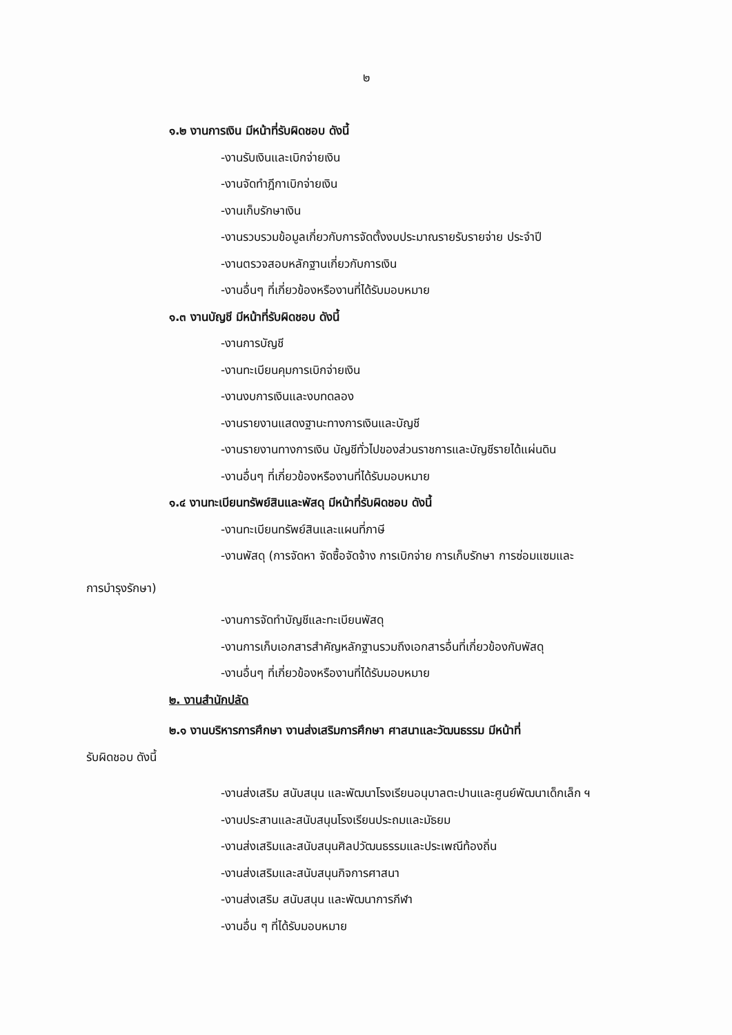๒
๑.๒ งานการเงิน มีหน้าที่รับผิดชอบ ดังนี้
-งานรับเงินและเบิกจ่ายเงิน
-งานจัดทำฎีกาเบิกจ่ายเงิน
-งานเก็บรักษาเงิน
-งานรวบรวมข้อมูลเกี่ยวกับการจัดตั้งงบประมาณรายรับรายจ่าย ประจำปี
-งานตรวจสอบหลักฐานเกี่ยวกับการเงิน
-งานอื่นๆ ที่เกี่ยวข้องหรืองานที่ได้รับมอบหมาย
๑.๓ งานบัญชี มีหน้าที่รับผิดชอบ ดังนี้
-งานการบัญชี
-งานทะเบียนคุมการเบิกจ่ายเงิน
-งานงบการเงินและงบทดลอง
-งานรายงานแสดงฐานะทางการเงินและบัญชี
-งานรายงานทางการเงิน บัญชีทั่วไปของส่วนราชการและบัญชีรายได้แผ่นดิน
-งานอื่นๆ ที่เกี่ยวข้องหรืองานที่ได้รับมอบหมาย
๑.๔ งานทะเบียนทรัพย์สินและพัสดุ มีหน้าที่รับผิดชอบ ดังนี้
-งานทะเบียนทรัพย์สินและแผนที่ภาษี
-งานพัสดุ (การจัดหา จัดซื้อจัดจ้าง การเบิกจ่าย การเก็บรักษา การซ่อมแซมและ
การบำรุงรักษา)
-งานการจัดทำบัญชีและทะเบียนพัสดุ
-งานการเก็บเอกสารสำคัญหลักฐานรวมถึงเอกสารอื่นที่เกี่ยวข้องกับพัสดุ
-งานอื่นๆ ที่เกี่ยวข้องหรืองานที่ได้รับมอบหมาย
๒. งานสำนักปลัด
๒.๑ งานบริหารการศึกษา งานส่งเสริมการศึกษา ศาสนาและวัฒนธรรม มีหน้าที่
รับผิดชอบ ดังนี้
-งานส่งเสริม สนับสนุน และพัฒนาโรงเรียนอนุบาลตะปานและศูนย์พัฒนาเด็กเล็ก ฯ
-งานประสานและสนับสนุนโรงเรียนประถมและมัธยม
-งานส่งเสริมและสนับสนุนศิลปวัฒนธรรมและประเพณีท้องถิ่น
-งานส่งเสริมและสนับสนุนกิจการศาสนา
-งานส่งเสริม สนับสนุน และพัฒนาการกีฬา
-งานอื่น ๆ ที่ได้รับมอบหมาย